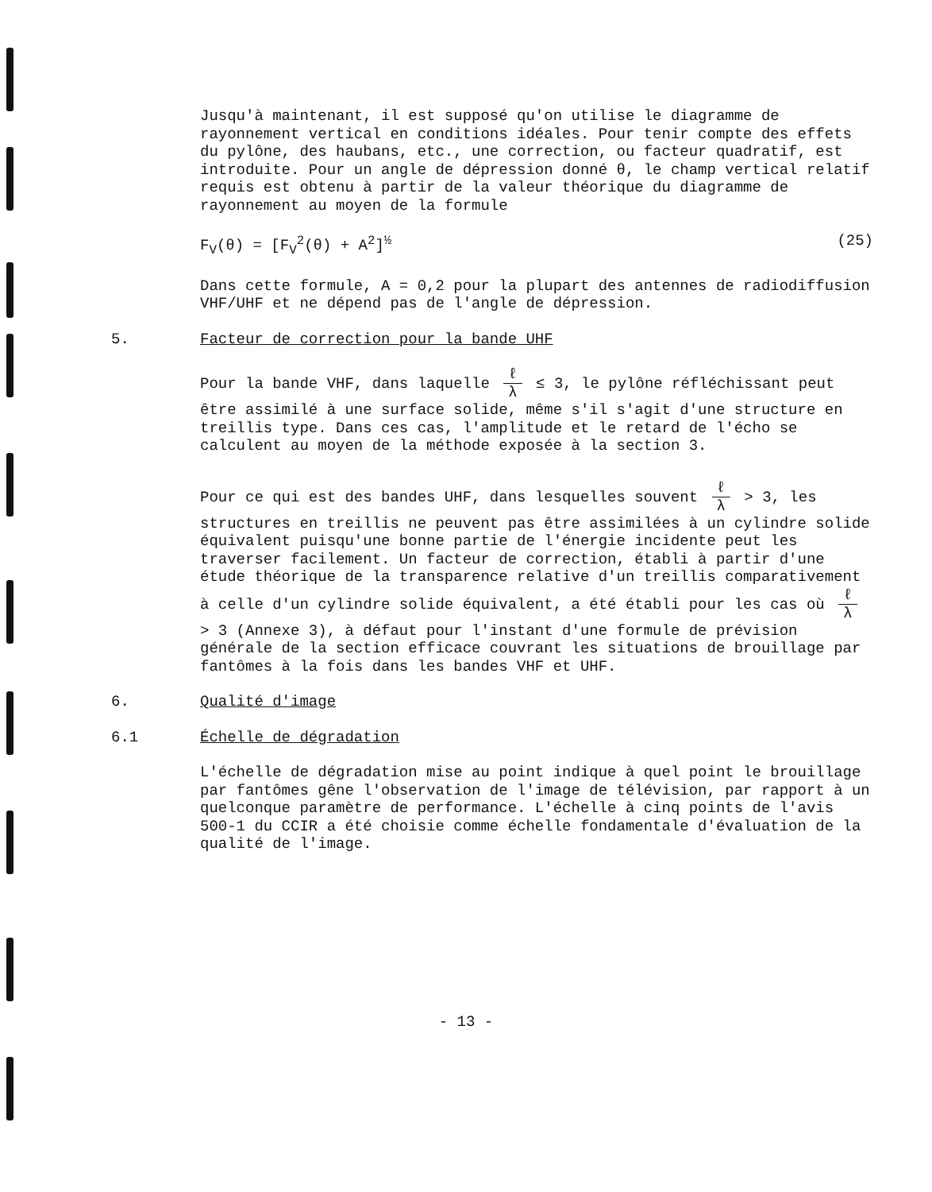Jusqu'à maintenant, il est supposé qu'on utilise le diagramme de rayonnement vertical en conditions idéales. Pour tenir compte des effets du pylône, des haubans, etc., une correction, ou facteur quadratif, est introduite. Pour un angle de dépression donné θ, le champ vertical relatif requis est obtenu à partir de la valeur théorique du diagramme de rayonnement au moyen de la formule
F<sub>V</sub>(θ) = [F<sub>V</sub><sup>2</sup>(θ) + A<sup>2</sup>]<sup>½</sup> (25)
Dans cette formule, A = 0,2 pour la plupart des antennes de radiodiffusion VHF/UHF et ne dépend pas de l'angle de dépression.
5. Facteur de correction pour la bande UHF
Pour la bande VHF, dans laquelle ℓ λ ≤ 3, le pylône réfléchissant peut être assimilé à une surface solide, même s'il s'agit d'une structure en treillis type. Dans ces cas, l'amplitude et le retard de l'écho se calculent au moyen de la méthode exposée à la section 3.
Pour ce qui est des bandes UHF, dans lesquelles souvent ℓ λ > 3, les structures en treillis ne peuvent pas être assimilées à un cylindre solide équivalent puisqu'une bonne partie de l'énergie incidente peut les traverser facilement. Un facteur de correction, établi à partir d'une étude théorique de la transparence relative d'un treillis comparativement à celle d'un cylindre solide équivalent, a été établi pour les cas où ℓ λ > 3 (Annexe 3), à défaut pour l'instant d'une formule de prévision générale de la section efficace couvrant les situations de brouillage par fantômes à la fois dans les bandes VHF et UHF.
6. Qualité d'image
6.1 Échelle de dégradation
L'échelle de dégradation mise au point indique à quel point le brouillage par fantômes gêne l'observation de l'image de télévision, par rapport à un quelconque paramètre de performance. L'échelle à cinq points de l'avis 500-1 du CCIR a été choisie comme échelle fondamentale d'évaluation de la qualité de l'image.
- 13 -